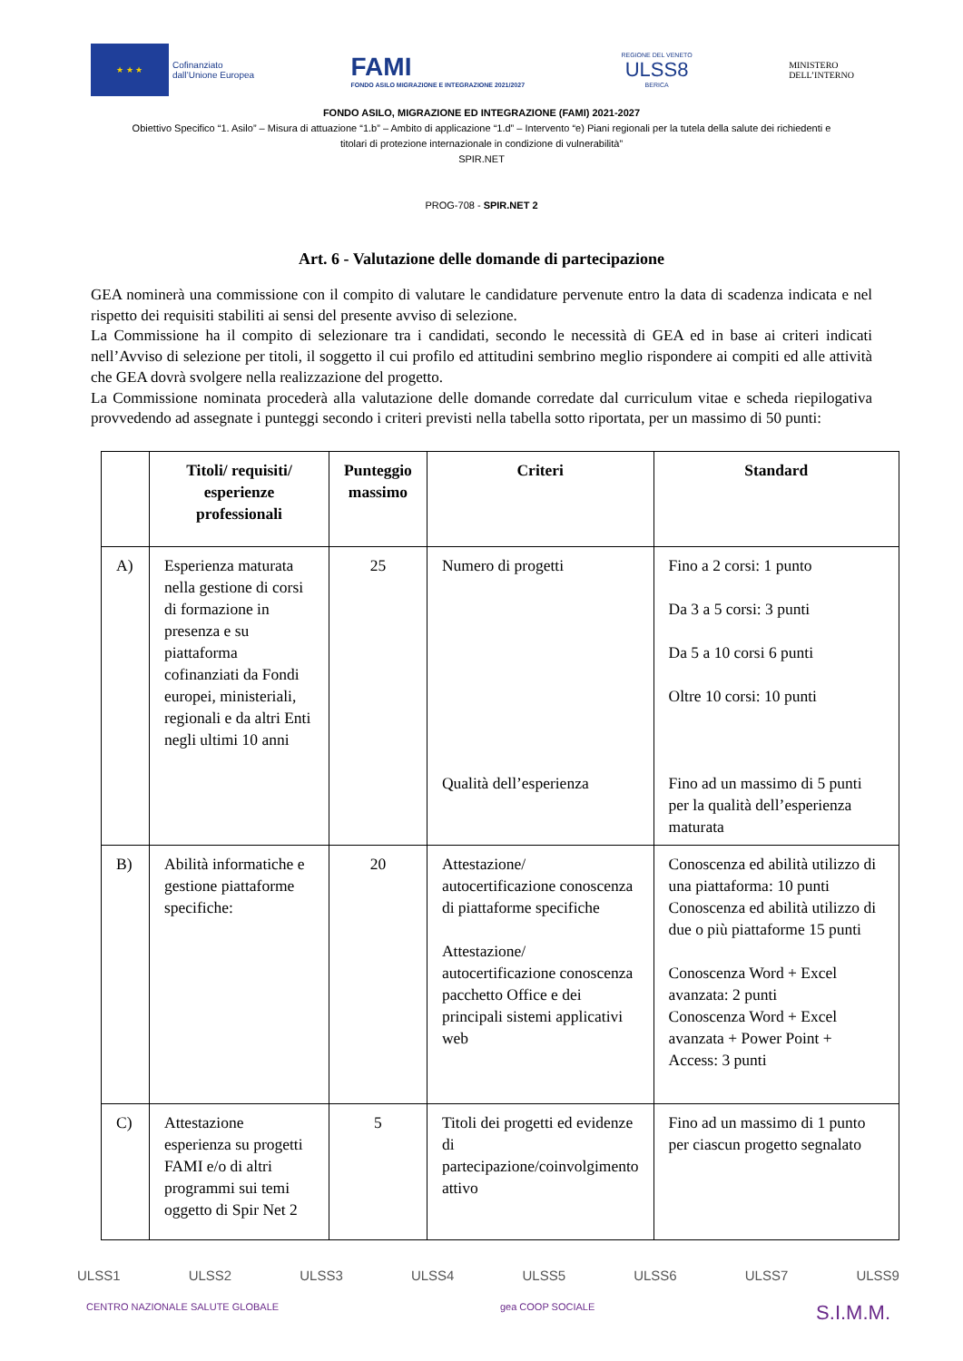★ ★ ★
Cofinanziato
dall’Unione Europea
FAMI
FONDO ASILO MIGRAZIONE E INTEGRAZIONE 2021/2027
REGIONE DEL VENETO
ULSS8
BERICA
MINISTERO
DELL’INTERNO
FONDO ASILO, MIGRAZIONE ED INTEGRAZIONE (FAMI) 2021-2027
Obiettivo Specifico “1. Asilo” – Misura di attuazione “1.b” – Ambito di applicazione “1.d” – Intervento “e) Piani regionali per la tutela della salute dei richiedenti e
titolari di protezione internazionale in condizione di vulnerabilità”
SPIR.NET
PROG-708 - SPIR.NET 2
Art. 6 - Valutazione delle domande di partecipazione
GEA nominerà una commissione con il compito di valutare le candidature pervenute entro la data di scadenza indicata e nel rispetto dei requisiti stabiliti ai sensi del presente avviso di selezione.
La Commissione ha il compito di selezionare tra i candidati, secondo le necessità di GEA ed in base ai criteri indicati nell’Avviso di selezione per titoli, il soggetto il cui profilo ed attitudini sembrino meglio rispondere ai compiti ed alle attività che GEA dovrà svolgere nella realizzazione del progetto.
La Commissione nominata procederà alla valutazione delle domande corredate dal curriculum vitae e scheda riepilogativa provvedendo ad assegnate i punteggi secondo i criteri previsti nella tabella sotto riportata, per un massimo di 50 punti:
| | Titoli/ requisiti/ esperienze professionali | Punteggio massimo | Criteri | Standard |
| --- | --- | --- | --- | --- |
| A) | Esperienza maturata nella gestione di corsi di formazione in presenza e su piattaforma cofinanziati da Fondi europei, ministeriali, regionali e da altri Enti negli ultimi 10 anni | 25 | Numero di progetti Qualità dell’esperienza | Fino a 2 corsi: 1 punto Da 3 a 5 corsi: 3 punti Da 5 a 10 corsi 6 punti Oltre 10 corsi: 10 punti Fino ad un massimo di 5 punti per la qualità dell’esperienza maturata |
| B) | Abilità informatiche e gestione piattaforme specifiche: | 20 | Attestazione/ autocertificazione conoscenza di piattaforme specifiche Attestazione/ autocertificazione conoscenza pacchetto Office e dei principali sistemi applicativi web | Conoscenza ed abilità utilizzo di una piattaforma: 10 punti Conoscenza ed abilità utilizzo di due o più piattaforme 15 punti Conoscenza Word + Excel avanzata: 2 punti Conoscenza Word + Excel avanzata + Power Point + Access: 3 punti |
| C) | Attestazione esperienza su progetti FAMI e/o di altri programmi sui temi oggetto di Spir Net 2 | 5 | Titoli dei progetti ed evidenze di partecipazione/coinvolgimento attivo | Fino ad un massimo di 1 punto per ciascun progetto segnalato |
ULSS1 ULSS2 ULSS3 ULSS4 ULSS5 ULSS6 ULSS7 ULSS9
CENTRO NAZIONALE SALUTE GLOBALE gea COOP SOCIALE S.I.M.M.